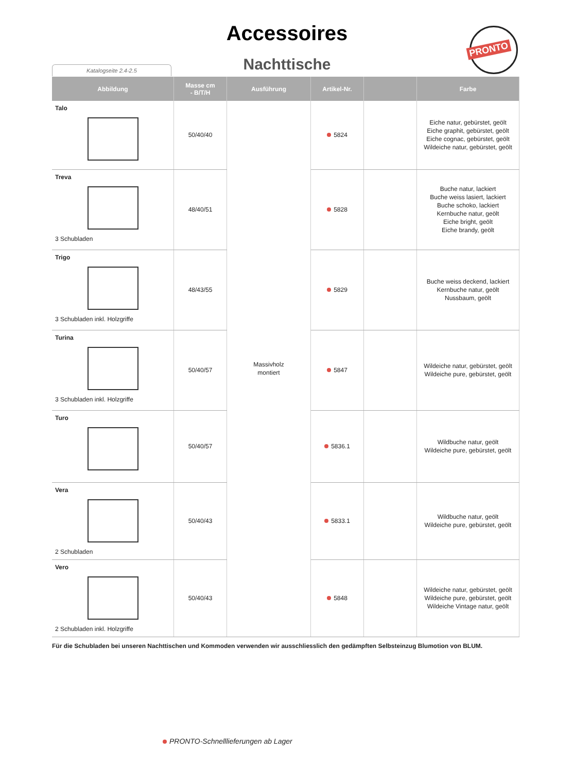Accessoires
Nachttische
PRONTO
Katalogseite 2.4-2.5
| Abbildung | Masse cm - B/T/H | Ausführung | Artikel-Nr. | | Farbe |
| --- | --- | --- | --- | --- | --- |
| Talo | 50/40/40 | Massivholz montiert | 5824 | | Eiche natur, gebürstet, geölt Eiche graphit, gebürstet, geölt Eiche cognac, gebürstet, geölt Wildeiche natur, gebürstet, geölt |
| Treva 3 Schubladen | 48/40/51 | | 5828 | | Buche natur, lackiert Buche weiss lasiert, lackiert Buche schoko, lackiert Kernbuche natur, geölt Eiche bright, geölt Eiche brandy, geölt |
| Trigo 3 Schubladen inkl. Holzgriffe | 48/43/55 | | 5829 | | Buche weiss deckend, lackiert Kernbuche natur, geölt Nussbaum, geölt |
| Turina 3 Schubladen inkl. Holzgriffe | 50/40/57 | | 5847 | | Wildeiche natur, gebürstet, geölt Wildeiche pure, gebürstet, geölt |
| Turo | 50/40/57 | | 5836.1 | | Wildbuche natur, geölt Wildeiche pure, gebürstet, geölt |
| Vera 2 Schubladen | 50/40/43 | | 5833.1 | | Wildbuche natur, geölt Wildeiche pure, gebürstet, geölt |
| Vero 2 Schubladen inkl. Holzgriffe | 50/40/43 | | 5848 | | Wildeiche natur, gebürstet, geölt Wildeiche pure, gebürstet, geölt Wildeiche Vintage natur, geölt |
Für die Schubladen bei unseren Nachttischen und Kommoden verwenden wir ausschliesslich den gedämpften Selbsteinzug Blumotion von BLUM.
PRONTO-Schnelllieferungen ab Lager